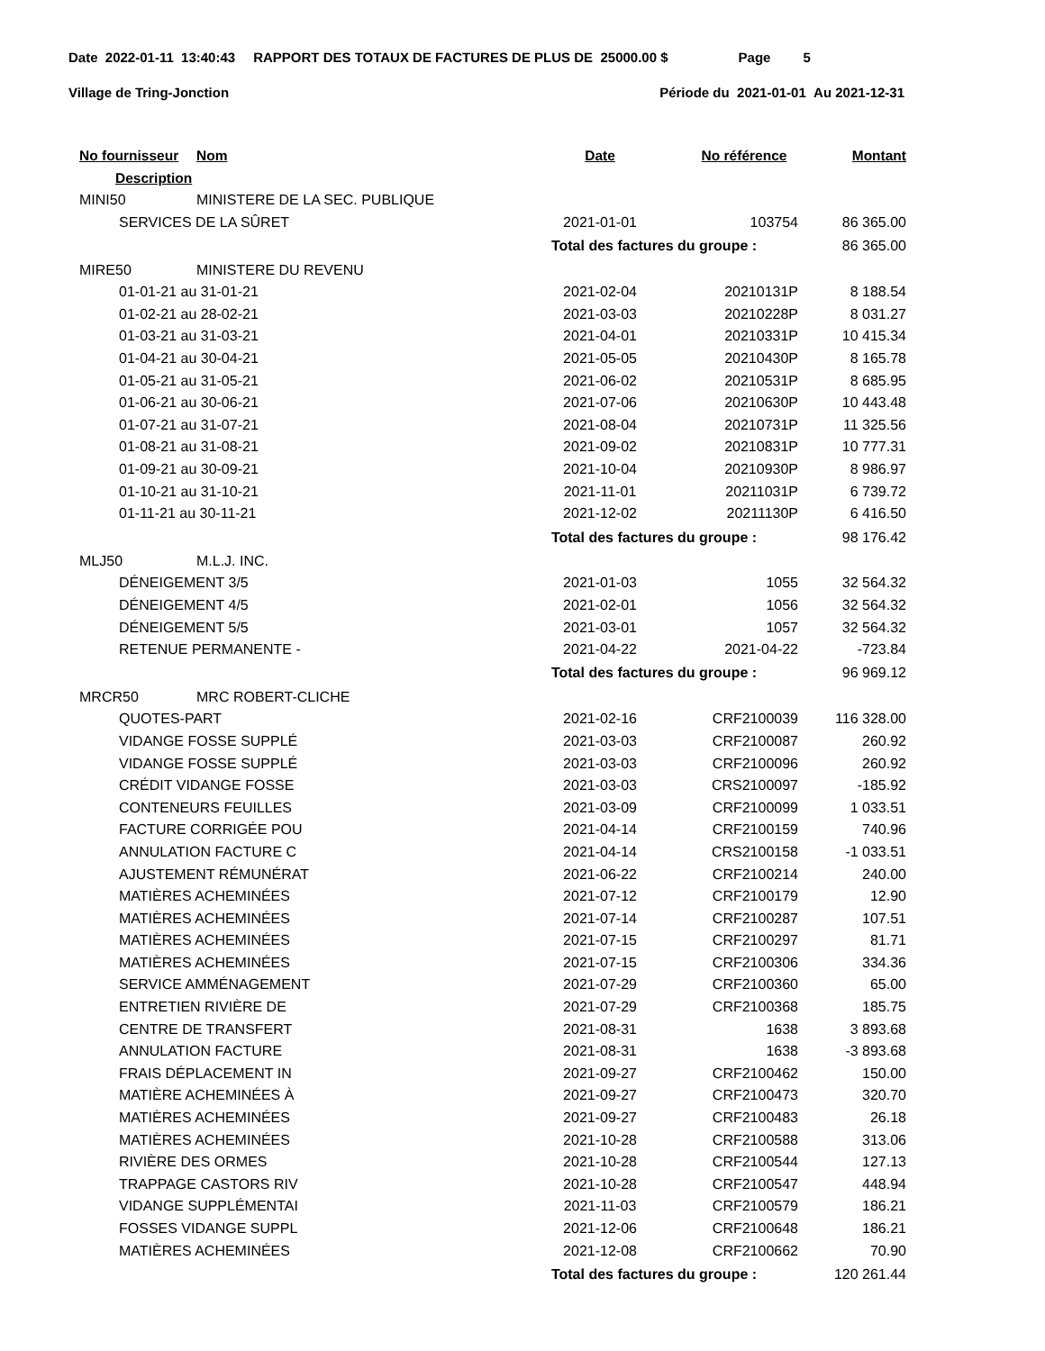Date 2022-01-11 13:40:43 RAPPORT DES TOTAUX DE FACTURES DE PLUS DE 25000.00 $ Page 5
Village de Tring-Jonction Période du 2021-01-01 Au 2021-12-31
| No fournisseur | Nom | Date | No référence | Montant |
| --- | --- | --- | --- | --- |
| Description | | | | |
| MINI50 | MINISTERE DE LA SEC. PUBLIQUE | | | |
| SERVICES DE LA SÛRET | | 2021-01-01 | 103754 | 86 365.00 |
| | | Total des factures du groupe : | | 86 365.00 |
| MIRE50 | MINISTERE DU REVENU | | | |
| 01-01-21 au 31-01-21 | | 2021-02-04 | 20210131P | 8 188.54 |
| 01-02-21 au 28-02-21 | | 2021-03-03 | 20210228P | 8 031.27 |
| 01-03-21 au 31-03-21 | | 2021-04-01 | 20210331P | 10 415.34 |
| 01-04-21 au 30-04-21 | | 2021-05-05 | 20210430P | 8 165.78 |
| 01-05-21 au 31-05-21 | | 2021-06-02 | 20210531P | 8 685.95 |
| 01-06-21 au 30-06-21 | | 2021-07-06 | 20210630P | 10 443.48 |
| 01-07-21 au 31-07-21 | | 2021-08-04 | 20210731P | 11 325.56 |
| 01-08-21 au 31-08-21 | | 2021-09-02 | 20210831P | 10 777.31 |
| 01-09-21 au 30-09-21 | | 2021-10-04 | 20210930P | 8 986.97 |
| 01-10-21 au 31-10-21 | | 2021-11-01 | 20211031P | 6 739.72 |
| 01-11-21 au 30-11-21 | | 2021-12-02 | 20211130P | 6 416.50 |
| | | Total des factures du groupe : | | 98 176.42 |
| MLJ50 | M.L.J. INC. | | | |
| DÉNEIGEMENT 3/5 | | 2021-01-03 | 1055 | 32 564.32 |
| DÉNEIGEMENT 4/5 | | 2021-02-01 | 1056 | 32 564.32 |
| DÉNEIGEMENT 5/5 | | 2021-03-01 | 1057 | 32 564.32 |
| RETENUE PERMANENTE - | | 2021-04-22 | 2021-04-22 | -723.84 |
| | | Total des factures du groupe : | | 96 969.12 |
| MRCR50 | MRC ROBERT-CLICHE | | | |
| QUOTES-PART | | 2021-02-16 | CRF2100039 | 116 328.00 |
| VIDANGE FOSSE SUPPLÉ | | 2021-03-03 | CRF2100087 | 260.92 |
| VIDANGE FOSSE SUPPLÉ | | 2021-03-03 | CRF2100096 | 260.92 |
| CRÉDIT VIDANGE FOSSE | | 2021-03-03 | CRS2100097 | -185.92 |
| CONTENEURS FEUILLES | | 2021-03-09 | CRF2100099 | 1 033.51 |
| FACTURE CORRIGÉE POU | | 2021-04-14 | CRF2100159 | 740.96 |
| ANNULATION FACTURE C | | 2021-04-14 | CRS2100158 | -1 033.51 |
| AJUSTEMENT RÉMUNÉRAT | | 2021-06-22 | CRF2100214 | 240.00 |
| MATIÈRES ACHEMINÉES | | 2021-07-12 | CRF2100179 | 12.90 |
| MATIÈRES ACHEMINÉES | | 2021-07-14 | CRF2100287 | 107.51 |
| MATIÈRES ACHEMINÉES | | 2021-07-15 | CRF2100297 | 81.71 |
| MATIÈRES ACHEMINÉES | | 2021-07-15 | CRF2100306 | 334.36 |
| SERVICE AMMÉNAGEMENT | | 2021-07-29 | CRF2100360 | 65.00 |
| ENTRETIEN RIVIÈRE DE | | 2021-07-29 | CRF2100368 | 185.75 |
| CENTRE DE TRANSFERT | | 2021-08-31 | 1638 | 3 893.68 |
| ANNULATION FACTURE | | 2021-08-31 | 1638 | -3 893.68 |
| FRAIS DÉPLACEMENT IN | | 2021-09-27 | CRF2100462 | 150.00 |
| MATIÈRE ACHEMINÉES À | | 2021-09-27 | CRF2100473 | 320.70 |
| MATIÈRES ACHEMINÉES | | 2021-09-27 | CRF2100483 | 26.18 |
| MATIÈRES ACHEMINÉES | | 2021-10-28 | CRF2100588 | 313.06 |
| RIVIÈRE DES ORMES | | 2021-10-28 | CRF2100544 | 127.13 |
| TRAPPAGE CASTORS RIV | | 2021-10-28 | CRF2100547 | 448.94 |
| VIDANGE SUPPLÉMENTAI | | 2021-11-03 | CRF2100579 | 186.21 |
| FOSSES VIDANGE SUPPL | | 2021-12-06 | CRF2100648 | 186.21 |
| MATIÈRES ACHEMINÉES | | 2021-12-08 | CRF2100662 | 70.90 |
| | | Total des factures du groupe : | | 120 261.44 |